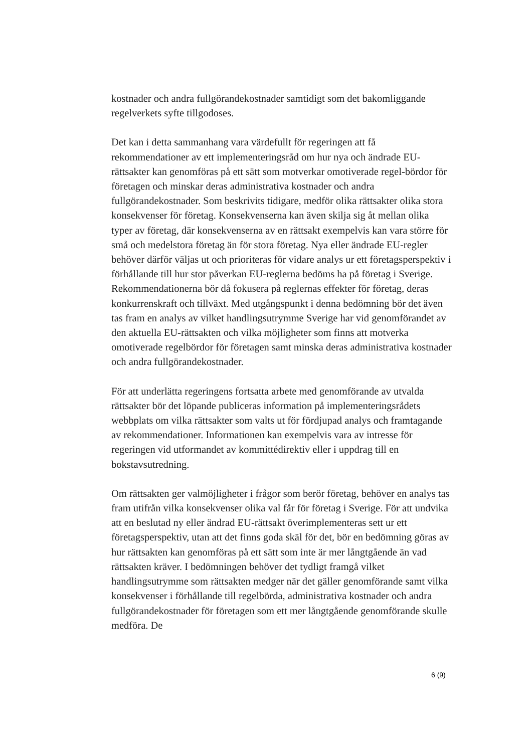kostnader och andra fullgörandekostnader samtidigt som det bakomliggande regelverkets syfte tillgodoses.
Det kan i detta sammanhang vara värdefullt för regeringen att få rekommendationer av ett implementeringsråd om hur nya och ändrade EU-rättsakter kan genomföras på ett sätt som motverkar omotiverade regel-bördor för företagen och minskar deras administrativa kostnader och andra fullgörandekostnader. Som beskrivits tidigare, medför olika rättsakter olika stora konsekvenser för företag. Konsekvenserna kan även skilja sig åt mellan olika typer av företag, där konsekvenserna av en rättsakt exempelvis kan vara större för små och medelstora företag än för stora företag. Nya eller ändrade EU-regler behöver därför väljas ut och prioriteras för vidare analys ur ett företagsperspektiv i förhållande till hur stor påverkan EU-reglerna bedöms ha på företag i Sverige. Rekommendationerna bör då fokusera på reglernas effekter för företag, deras konkurrenskraft och tillväxt. Med utgångspunkt i denna bedömning bör det även tas fram en analys av vilket handlingsutrymme Sverige har vid genomförandet av den aktuella EU-rättsakten och vilka möjligheter som finns att motverka omotiverade regelbördor för företagen samt minska deras administrativa kostnader och andra fullgörandekostnader.
För att underlätta regeringens fortsatta arbete med genomförande av utvalda rättsakter bör det löpande publiceras information på implementeringsrådets webbplats om vilka rättsakter som valts ut för fördjupad analys och framtagande av rekommendationer. Informationen kan exempelvis vara av intresse för regeringen vid utformandet av kommittédirektiv eller i uppdrag till en bokstavsutredning.
Om rättsakten ger valmöjligheter i frågor som berör företag, behöver en analys tas fram utifrån vilka konsekvenser olika val får för företag i Sverige. För att undvika att en beslutad ny eller ändrad EU-rättsakt överimplementeras sett ur ett företagsperspektiv, utan att det finns goda skäl för det, bör en bedömning göras av hur rättsakten kan genomföras på ett sätt som inte är mer långtgående än vad rättsakten kräver. I bedömningen behöver det tydligt framgå vilket handlingsutrymme som rättsakten medger när det gäller genomförande samt vilka konsekvenser i förhållande till regelbörda, administrativa kostnader och andra fullgörandekostnader för företagen som ett mer långtgående genomförande skulle medföra. De
6 (9)